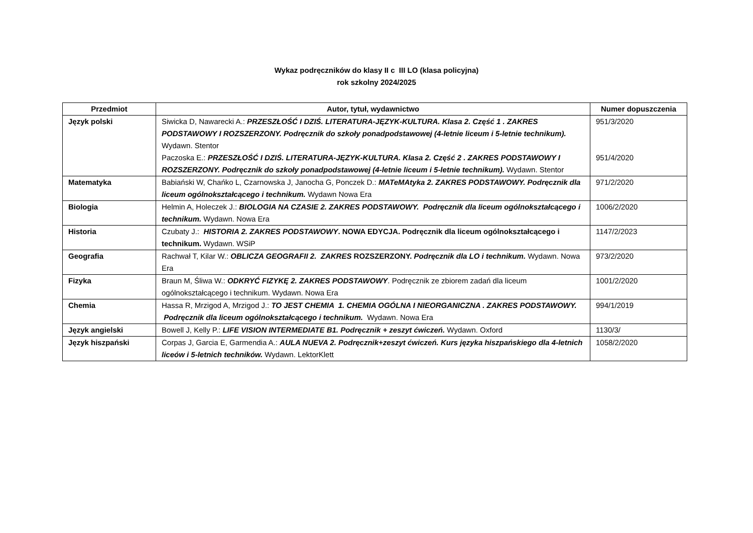Wykaz podręczników do klasy II c III LO (klasa policyjna)
rok szkolny 2024/2025
| Przedmiot | Autor, tytuł, wydawnictwo | Numer dopuszczenia |
| --- | --- | --- |
| Język polski | Siwicka D, Nawarecki A.: PRZESZŁOŚĆ I DZIŚ. LITERATURA-JĘZYK-KULTURA. Klasa 2. Część 1 . ZAKRES PODSTAWOWY I ROZSZERZONY. Podręcznik do szkoły ponadpodstawowej (4-letnie liceum i 5-letnie technikum). Wydawn. Stentor Paczoska E.: PRZESZŁOŚĆ I DZIŚ. LITERATURA-JĘZYK-KULTURA. Klasa 2. Część 2 . ZAKRES PODSTAWOWY I ROZSZERZONY. Podręcznik do szkoły ponadpodstawowej (4-letnie liceum i 5-letnie technikum). Wydawn. Stentor | 951/3/2020 951/4/2020 |
| Matematyka | Babiański W, Chańko L, Czarnowska J, Janocha G, Ponczek D.: MATeMAtyka 2. ZAKRES PODSTAWOWY. Podręcznik dla liceum ogólnokształcącego i technikum. Wydawn Nowa Era | 971/2/2020 |
| Biologia | Helmin A, Holeczek J.: BIOLOGIA NA CZASIE 2. ZAKRES PODSTAWOWY. Podręcznik dla liceum ogólnokształcącego i technikum. Wydawn. Nowa Era | 1006/2/2020 |
| Historia | Czubaty J.: HISTORIA 2. ZAKRES PODSTAWOWY . NOWA EDYCJA. Podręcznik dla liceum ogólnokształcącego i technikum. Wydawn. WSiP | 1147/2/2023 |
| Geografia | Rachwał T, Kilar W.: OBLICZA GEOGRAFII 2. ZAKRES ROZSZERZONY. Podręcznik dla LO i technikum. Wydawn. Nowa Era | 973/2/2020 |
| Fizyka | Braun M, Śliwa W.: ODKRYĆ FIZYKĘ 2. ZAKRES PODSTAWOWY . Podręcznik ze zbiorem zadań dla liceum ogólnokształcącego i technikum. Wydawn. Nowa Era | 1001/2/2020 |
| Chemia | Hassa R, Mrzigod A, Mrzigod J.: TO JEST CHEMIA 1. CHEMIA OGÓLNA I NIEORGANICZNA . ZAKRES PODSTAWOWY. Podręcznik dla liceum ogólnokształcącego i technikum. Wydawn. Nowa Era | 994/1/2019 |
| Język angielski | Bowell J, Kelly P.: LIFE VISION INTERMEDIATE B1. Podręcznik + zeszyt ćwiczeń. Wydawn. Oxford | 1130/3/ |
| Język hiszpański | Corpas J, Garcia E, Garmendia A.: AULA NUEVA 2. Podręcznik+zeszyt ćwiczeń. Kurs języka hiszpańskiego dla 4-letnich liceów i 5-letnich techników. Wydawn. LektorKlett | 1058/2/2020 |